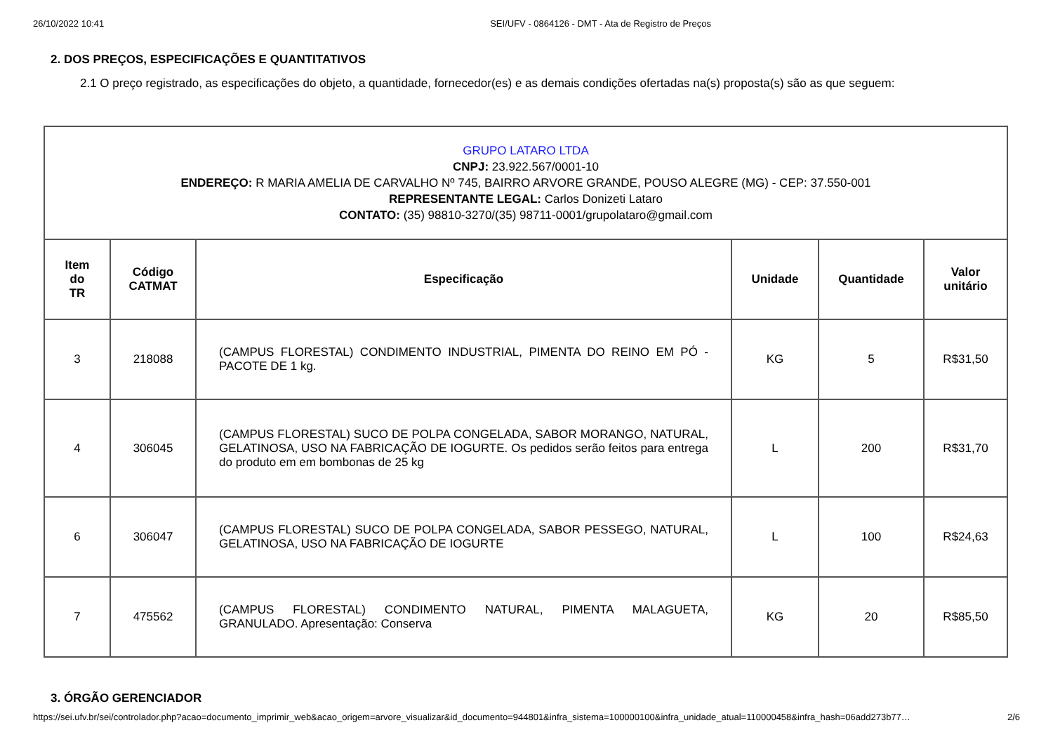26/10/2022 10:41 SEI/UFV - 0864126 - DMT - Ata de Registro de Preços
2. DOS PREÇOS, ESPECIFICAÇÕES E QUANTITATIVOS
2.1 O preço registrado, as especificações do objeto, a quantidade, fornecedor(es) e as demais condições ofertadas na(s) proposta(s) são as que seguem:
| GRUPO LATARO LTDA CNPJ: 23.922.567/0001-10 ENDEREÇO: R MARIA AMELIA DE CARVALHO Nº 745, BAIRRO ARVORE GRANDE, POUSO ALEGRE (MG) - CEP: 37.550-001 REPRESENTANTE LEGAL: Carlos Donizeti Lataro CONTATO: (35) 98810-3270/(35) 98711-0001/grupolataro@gmail.com | | | | | |
| Item do TR | Código CATMAT | Especificação | Unidade | Quantidade | Valor unitário |
| 3 | 218088 | (CAMPUS FLORESTAL) CONDIMENTO INDUSTRIAL, PIMENTA DO REINO EM PÓ - PACOTE DE 1 kg. | KG | 5 | R$31,50 |
| 4 | 306045 | (CAMPUS FLORESTAL) SUCO DE POLPA CONGELADA, SABOR MORANGO, NATURAL, GELATINOSA, USO NA FABRICAÇÃO DE IOGURTE. Os pedidos serão feitos para entrega do produto em em bombonas de 25 kg | L | 200 | R$31,70 |
| 6 | 306047 | (CAMPUS FLORESTAL) SUCO DE POLPA CONGELADA, SABOR PESSEGO, NATURAL, GELATINOSA, USO NA FABRICAÇÃO DE IOGURTE | L | 100 | R$24,63 |
| 7 | 475562 | (CAMPUS FLORESTAL) CONDIMENTO NATURAL, PIMENTA MALAGUETA, GRANULADO. Apresentação: Conserva | KG | 20 | R$85,50 |
3. ÓRGÃO GERENCIADOR
https://sei.ufv.br/sei/controlador.php?acao=documento_imprimir_web&acao_origem=arvore_visualizar&id_documento=944801&infra_sistema=100000100&infra_unidade_atual=110000458&infra_hash=06add273b77… 2/6